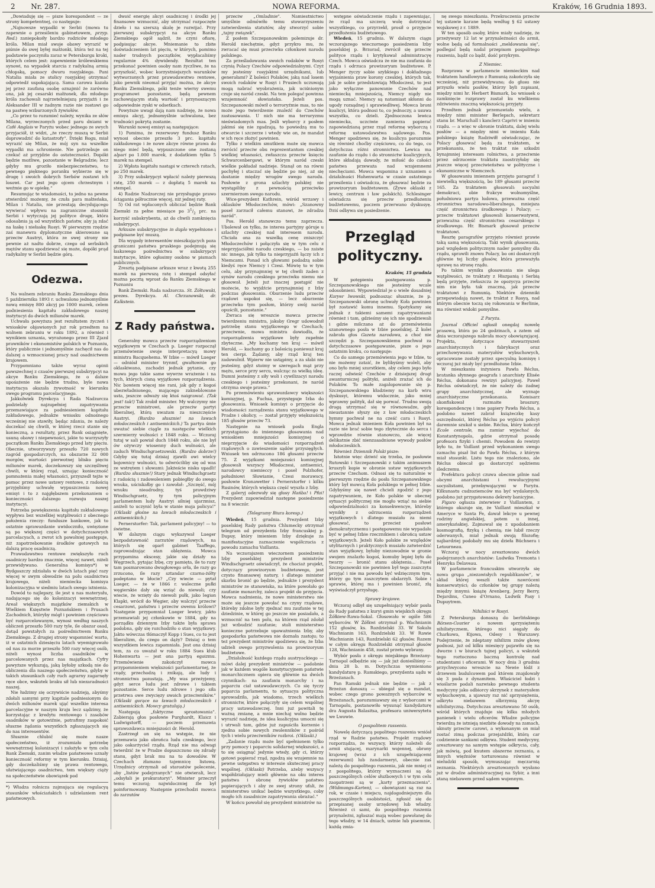2 Nr. 287. NOWA REFORMA. Kraków, 16 Grudnia 1893.
„Dowiaduję się — pisze korespondent — ze strony kompetentnej, co następuje:
„Najnowsze wypadki w Serbii (mowa tu zapewnie o przesileniu gabinetowem, przyp. Red.) zaniepokoiły bardzo rodziców młodego króla. Milan miał swoje obawy wyrazić w piśmie do swej byłej małżonki, która też na tej podstawie poczyniła zaraz w Petersburgu kroki, których celem jest: zapewnienie królewskiemu synowi, na wypadek starcia z radykalną armią chłopską, pomocy dworu rosyjskiego. Pani Natalia miała ze stolicy rosyjskiej otrzymać odpowiedź uspokajającą. Sama carowa kazała jej przez zaufaną osobę oznajmić że zarówno ona, jak jej cesarski małżonek, dla młodego króla zachowali najrzetelniejszą przyjaźń i że Aleksander III w żadnym razie nie zostawi go na pastwę wzburzonych żywiołów.
„Co przez to rozumieć należy, wynika ze słów Milana, wyrzeczonych przed paru dniami w Café Anglais w Paryżu wobec jednego ze swych przyjaciół, iż widzi, „że rzeczy muszą w Serbii doprowadzić do katastrofy“. Dzięki Bogu, miał wyrazić się Milan, że mój syn na wszelkie wypadki ma schronienie. Nie potrzebuje on czekać aż przyjdzie do ostateczności. Dopóki będzie możliwe, pozostanie w Belgradzie; lecz gdyby mu groziło niebezpieczeństwo, to pewnego pięknego poranku wybierze się w drogę i swoich dobrych Serbów zostawi ich losowi. Car jest jego ojcem chrzestnym i weźmie go w opiekę.“
Resumując te wiadomości, to jedno na pewne stwierdzić możemy, że czuła para małżeńska, Milan i Natalia, nie przestają decydującego wywierać wpływu na zagraniczne stosunki Serbii i wytyczają jej polityce drogę, która odosabnia ją od wszystkich państw, aby ją zdać na łaskę i niełaskę Rosyi. W pierwszym rzędzie zaś manewra dyplomatyczne skierowane są przeciw Austryi, która ze swej strony nie pewnie aż nadto dobrze, czego od serbskich mężów stanu spodziewać się może, dopóki prąd radykalny w Serbii będzie górą.
Odezwa.
Na walnem zebraniu Banku Ziemskiego dnia 5 października 1893 r. uchwalono jednomyślnie nową emisyę 800 akcyj po 1000 marek, celem podniesienia kapitału zakładowego naszej instytucyi do dwóch milionów marek.
Uchwała powyższa jest rezultatem życzeń i wniosków objawionych już rok przedtem na walnem zebraniu w roku 1892, a również i wynikiem uznania, wyrażonego przez III Zjazd prawników i ekonomistów polskich w Poznaniu, który publicznie i jednomyślnie zachęcił nas do dalszej a wzmocnionej pracy nad osadnictwem krajowem.
Przypomniano także wyraz opinii powszechnej z czasów pierwszej subskrypcyi na akcye Banku Ziemskiego, że o dalsze upośażenie nie będzie trudno, byle nowa instytucya okazała żywotność w kierunku swego programu parcelacyjnego.
Jakkolwiek Dyrekcya i Rada Nadzorcza podzielały najzupełniej zapatrywania przemawiające za podniesieniem kapitału zakładowego, jednakże wniosku odnośnego wcześniej nie stawiły, będąc zdania, że należy doczekać się chwili, w której rzecz stanie się konieczną, a rezultaty, przez Bank osiągnięte, usuną obawy i niepewności, jakie to warzyszyły początkom Banku Ziemskiego przed laty pięciu. Obecnie, utworzywszy przeszło 720 nowych zagród gospodarczych, na obszarze 32 000 morgów, wartości pierwotnej blisko pięciu milionów marek, doczekawszy się szczęśliwej chwili, w której rząd, uznając konieczność pomnożenia małej własności, przyszedł tejże w pomoc przez nowe ustawy rentowe, z radością przyjęliśmy uchwałę wypuszczenia nowej emisyi i to z najgłębszem przekonaniem o konieczności dalszego rozwoju naszej instytucyi.
Potrzeba powiększenia kapitału zakładowego wypływa bez wszelkiej wątpliwości z obecnego położenia rzeczy: fundusze bankowe, jak to ostatnie sprawozdanie uwidoczniło, uwięzione są po większej części w dotychczasowych parcelacyach, a zwrot ich powolniej postępuje, niż zapotrzebowanie środków gotowych na dalszą pracę osadniczą.
Prawodawstwo rentowe zwiększyło ruch osadniczy bardzo znacznie, więcej nawet, niżeli przewidywano. Generalna komisya*) w Bydgoszczy zdziałała w dwóch latach pięć razy więcej w swym obwodzie na polu osadnictwa krajowego, niżeli niemiecka komisya kolonizacyjna w siedmiu latach swego istnienia.
Dowód to najlepszy, ile jest u nas materyału, nadającego się do kolonizacyi wewnętrznej. Areał większych majątków ziemskich w Wielkiem Księstwie Poznańskiem i Prusach Zachodnich, któryby mógł i powinien częściowo być rozparcelowanym, wynosi według naszych obliczeń przeszło 500 razy tyle, ile obszar osad, dotąd powstałych za pośrednictwem Banku Ziemskiego. Z drugiej strony wspomnieć warto, iż w ostatnich dziesięciu latach wyemigrowało od nas za morze przeszło 500 razy więcej osób, niżeli wynosi liczba osadników w parcelowanych przez nas majątkach. Cyfry powyższe wykazują, jaką byłoby szkodą nie do obliczenia dla naszego społeczeństwa, gdyby w takich stosunkach cały ruch agrarny zagarnęły ręce obce, wskutek braku sił lub niezaradności naszej.
Nie łudzimy się oczywiście nadzieją, abyśmy zdołali samymi przy kapitale podniesionym do dwóch milionów marek ująć wszelkie interesa parcelacyjne w naszym kraju lecz sądzimy, że korzystając z kredytu rentowego i zasobów osadników w gotowiźnie, potrafimy zaspokoić słuszne żądania wszystkich zgłaszających się do nas interesentów.
Słusznie chlubić się może nasze społeczeństwo, iż zrozumiało potrzebę wewnętrznej kolonizacyi i założyło w tym celu Bank Ziemski, zanim władze państwowe uznały konieczność reformy w tym kierunku. Dzisiaj, gdy doczekaliśmy się prawa rentowego, ułatwiającego osadnictwo, tem większy ciąży na społeczeństwie obowiązek pod
*) Władza rolnicza zajmująca się regulacyą stosunków włościańskich i udzielaniem rent państwowych.
dwoić energię akcyi osadniczej i środki jej finansowe wzmocnić, aby utrzymać rozpoczęte dzieło i na szerszą skalę je rozwijać. Przy pierwszej subskrypcyi na akcye Banku Ziemskiego ogół sądził, że czyni ofiarę, podpisując akcye. Mniemanie to zbite doświadczeniem lat pięciu, w których, pomimo nader trudnych początków, wypłacaliśmy regularnie 4% dywidendy. Rezultat ten przekonać powinien osoby nam życzliwe, że na przyszłość, wobec korzystniejszych warunków wytworzonych przez prawodawstwo rentowe, jako pewnik nieomal przyjąć można, że akcye Banku Ziemskiego, póki tenże wierny swemu programowi pozostanie, będą pewnem zachowującym stałą wartość i przynoszącym odpowiednie zyski w odsetkach.
Powyższe uwagi dają nam nadzieję, że nowa emisya akcyj, jednomyślnie uchwalona, bez trudności pokrytą zostanie.
Warunki nowej emisyi są następujące:
1) Pomimo, że rezerwowy fundusz Banku wynosi obecnie przeszło 3 prc. kapitału zakładowego i że nowe akcye równe prawa do niego mieć będą, wypuszczone one zostaną alpari po 1.000 marek, z dodatkiem tylko 5 marek na stempel.
2) Wpłata kapitału nastąpi w czterech ratach, po 250 marek.
3) Przy subskrypcyi wpłacić należy pierwszą ratę, 250 marek — z dopłatą 5 marek na stempel.
4) Radzie Nadzorczej nie przysługuje prawo ściągania półrocznie więcej, niż jednej raty.
5) Od rat wpłaconych obliczać będzie Bank Ziemski za pełne miesiące po 31/2 prc. na korzyść subskrybenta, aż do chwili zamknięcia subskrypcyi.
Arkusze subskrypcyjne in duplo wypełnione i podpisane być muszą.
Dla wygody interesentów mieszkających poza granicami państwa pruskiego podejmują się łaskawego pośrednictwa w subskrypcyi instytucye, które ogłosimy osobno w pismach publicznych.
Zresztą podpisane arkusze wraz z kwotą 255 marek na pierwszą ratę i stempel odsyłać można pocztą wprost do Banku Ziemskiego w Poznaniu
Bank Ziemski. Rada nadzorcza. St. Żółtowski, prezes. Dyrekcya. Al. Chrzanowski, dr. Kalkstein.
Z Rady państwa.
Generalny mowca przeciw rozporządzeniom wyjątkowym w Czechach p. Lueger rozpoczął przemówienie swoje interpretacyą mowy ministra Bacquehema. W Izbie — mówił Lueger — odniósł minister trynmf, gwałtownie go oklaskiwano, zachodzi jednak pytanie, czy mowa jego takie same wywrze wrażenie i na tych, których cisną wyjątkowe rozporządzenia. Nic bowiem więcej nie rani, jak gdy z kogoś ubezwładnionego, mającego zakneblowane usta, jeszcze odważy się ktoś naigrawać. (Tak jest! tak!) Tak zrobił minister. My walczymy nie przeciw ministrowi, ale przeciw partyi liberalnej, którą uważam za nieszczęście Austryi. (Bardzo słusznie! na ławach młodoczeskich i antisemickich.) Ta partya śmie uważać siebie ciągle za następców wielkich szermierzy wolności z 1848 roku. — Wczoraj tutaj w sali powiał duch 1848 roku, ale nie był ów ożywczy wiosenny duch wolności, ale zaduch Windischgraetzowski. (Bardzo dobrze!) Gdyby się tutaj dzisiaj zjawili owi wielcy bojownicy wolności, to odwróciliby się od was ze wstrętem i słowami: Jakżeście nisko upadli! (Bardzo słusznie!) Stary jednak Windischgraetz z radością i zadowoleniem pobiegłby do swego wnuka, uściskałby go i zawołał: „Szczęść, mój wnuku nieodrodny, tyś prawdziwy Windischgraetz, ty tym policyjnym parlamentem ludy Austryi silniej ujarzmisz, aniżeli to uczynić była w stanie moja policya!“ (Oklaski głośne na ławach młodoczeskich i antisemickich.)
Pernerstorfer: Tak, parlament policyjny! — to świetne.
W dalszym ciągu wykazywał Lueger bezpodstawność zarzutów rządowych, na których się oparł gabinet Taaffego, zaprowadzając stan oblężenia. Mowca przypomina ekscesy, jakie się działy na Węgrzech, pytając Izbę, czy pamięta, ile to razy tam posmarowano dwugłowego orła, ile razy go zrzucono, ile razy sztandar czarno-żółty podeptano w błocie? „Czy wiecie — pytał Lueger, — że w 1866 r. waleczne pułki węgierskie dały się wziąć do niewoli; czy wiecie, że wzięty do niewoli pułk, jako legion Klapki, wrócił do Węgier, aby walczyć przeciw cesarzowi, państwu i przeciw swemu królowi? Następnie przypomniał Lueger lewicy, jakto przemawiali jej członkowie w 1884, gdy na porządku dziennym Izby także była sprawa podobna, gdy się rozchodziło o stan wyjątkowy. Jakto wówczas tłómaczył Kopp i Sues, co to jest liberalizm, do czego on dąży? Dzisiaj o tem wszystkiem lewica zapomniała. Jest ona dzisiaj tem, za co uważał w roku 1884 Sues klub Hohenwarta — jest ona partyą egoizmu. Przemówienie zakończył mowca przypomnieniem większości parlamentarnej, że rządy, przechodzą i znikają, ale ludy i stronnictwa pozostają. „My was przeżyjemy, gdyż serce ludu jest zdrowe i takiem pozostanie. Serce ludu zdrowe i jego siła przetrwa owe zwycięzy swoich przeciwników.“ (Oklaski gorące na ławach młodoczeskich i antisemickich. Mowcy gratulują.)
Następują „faktyczne sprostowania“. Zabierają głos posłowie Purghardt, Klaicz i Ludwigstorff, — poczem przemawia sprawozdawca mniejszości dr. Herold.
Zastrzegł on się na wstępie, że nie przemawia jako obrońca ludu czeskiego, lecz jako oskarżyciel rządu. Rząd nie ma odwagi twierdzić że w Pradze dopuszczono się zdrady stanu, gdyż brak mu na to dowodów. W Czechach złamano tajemnicę listową. Urzędnicy otrzymali od starostów polecenie, aby „listów podejrzanych“ nie otwierali, lecz „odsyłali je prokuratoryi“. Minister przeczył temu wczoraj; najwidoczniej źle był poinformowany. Następnie przechodzi mowca do zarzutów
przeciw „Omladinie“. Namiestnictwo umyślnie odmówiło temu stowarzyszeniu zatwierdzenia statutów, aby stworzyć sobie „tajny związek“.
Z posłem Szczepanowskim polemizuje dr. Herold niechętnie, gdyż przykro mu, że zwracać się musi przeciwko członkowi narodu polskiego.
Za prześladowania swoich rodaków w Rosyi czynią Polacy Czechów odpowiedzialnymi. Czyż my jesteśmy rosyjskimi urzędnikami, lub generałami? Z boleści Polaków, jaką nad losem swoich rodaków w Rosyi i Prusiech uczuwają mogą nabrać wyobrażenia, jak uciśnionym czuje się naród czeski. Na tem polegać powinna wzajemność słowiańska. Jeżeli pos. Szczepanowski mówił o terroryźmie mas, to nie może jego twierdzenie znaleźć do Czechów zastosowania. U nich nie ma terroryzmu nieświadomych mas. Jeśli wyborcy z posłem jakimś się nie zgadzają, to powiedzą mu to otwarcie i szczerze i wtedy wie on, że mandat w ich ręce złożyć powinien.
Tylko z wielkim smutkiem może się mowca zwrócić przeciw obu reprezentantom czeskiej wielkiej własności, zwłaszcza przeciw księciu Schwarcenbergowi, w którym naród czeski wielkie pokładał nadzieje. Stanął on na równi pochyłej i staczać się będzie po niej, aż się dostanie między wrogów swego narodu. Posłowie z grona szlachty polskiej nie wystąpiliby z pewnością przeciwko szermierzom swego narodu.
Wice-prezydent Kathrein, wśród wrzawy i oklasków Młodoczechów, mówi: „Szanowny poseł zarzucił całemu stanowi, że zdradza naród“.
Pos. Herold stanowczo temu zaprzecza. Ubolewał on tylko, że interes partyjny góruje u szlachty czeskiej nad interesem narodu. Chciała ona za wszelką cenę zniszczyć Młodoczechów i połączyła się w tym celu z nieprzyjaciółmi narodu czeskiego, — bo zaiste nic innego, jak tylko ta nieprzyjaźń łączy ich z Niemcami. Ponad ich głowami podadzą sobie kiedyś ręce Niemcy i Czesi. Mówię to w tym celu, aby przynajmniej w tej chwili żaden z synów narodu czeskiego przeciwko niemu nie głosował. Jeżeli już inaczej postąpić nie możecie, to wyjdźcie przynajmniej z Izby podczas głosowania. Oburzenie ludu przeciw rządowi uspokoi się, — lecz oburzenie przeciwko tym posłom, którzy swój naród opuścili, pozostanie.“
Zwraca się wreszcie mowca przeciw twierdzeniu ministra, jakoby Gregr udowodnił potrzebę stanu wyjątkowego w Czechach; przeciwnie, mowa ministra dowiodła, że rozporządzenia wyjątkowe były zupełnie zbyteczne. „My kochamy ten kraj — mówił Herold, — kochamy go z boleścią ponieważ kraj ten cierpi. Żądamy, aby rząd kraj ten zadowolnił. Wpierw nie ustąpimy, a za słabi nie jesteśmy, gdyż stoimy w szeregach mąż przy mężu, serce przy sercu, walcząc za wielką ideę. Dumni jesteśmy z siły woli i cywilizacyi narodu czeskiego i jesteśmy przekonani, że naród otrzyma swoje prawa.“
Po przemówieniu sprawozdawcy większości komisyjnej, p. Fuchsa, przystępuje Izba do głosowania. Wniosek komisyi o przyjęcie do wiadomości zarządzenia stanu wyjątkowego w Pradze i okolicy, — został przyjęty większością 185 głosów przeciw 73.
Następnie na wniosek posła Engla przystąpiono do imiennego głosowania nad wnioskiem mniejszości komisyjnej o nieprzyjęcie do wiadomości rozporządzeń rządowych o zawieszenie sądów przysięgłych. Wniosek ten odrzucono 186 głosami przeciw 75. Z wyjątkami mniejszości komisyjnej głosowali wszyscy Młodoczesi, antisemici, narodowcy niemieccy i poseł Polzhofer, południowi Słowianie, Czesi morawscy, posłowie Kronawetter i Pernerstorfer i kilku Rusinów, których większa część wyszła z Izby.
Z galeryj odezwały się głosy Hańba! i Pfui! Prezydent zapowiedział następne posiedzenie na 8 wieczór.
(Telegramy Biura koresp.)
Wiedeń, 15 grudnia. Prezydent Izby poselskiej Rady państwa Chlumecky otrzymał telegram od prezydenta Izby francuskiej p. Dupuy, który imieniem Izby dziękuje za manifestacyjne zaznaczenie współczucia z powodu zamachu Vaillanta.
Na wczorajszem wieczornem posiedzeniu Izby poselskiej prezydent ministrów Windischgraetz oświadczył, że chociaż projekt, dotyczący prowizoryum budżetowego, jest czysto finansowej natury, i dlatego minister skarbu bronić go będzie, jednakże i prezydent ministrów ze stanowiska, na które powołało go zaufanie monarchy, zaleca projekt do przyjęcia. Mowca nadmienia, że nowe ministerstwo nie może się jeszcze powołać na czyny rządowe, któreby zdolne były zjednać mu zaufanie w tej dziedzinie, w której go jeszcze nie posiadało, a wzmocnić na tem polu, na którem rząd zdołał już wzbudzić zaufanie; stoli ministerstwo konieczne potrzebuje upoważnienia Izby, aby gospodarka państwowa nie doznała zastoju; to też prezydent ministrów spodziewa się, że Izba udzieli swego przyzwolenia na prowizoryum budżetowe.
„Działalność każdego rządu austryackiego — mówi dalej prezydent ministrów — podobnie jak w każdem wogóle konstytucyjnem państwie monarchicznem opiera się głównie na dwóch czynnikach: na zaufaniu monarchy i na poparciu ciał ustawodawczych. Co się tyczy poparcia parlamentu, to sytuacya polityczna sprowadziła, jak wiadomo, trzech wielkich stronnictw, które połączyły się celem wspólnej pracy ustawodawczej. Inni już powitali tę ważną zmianę, a mnie niechaj wolno będzie wyrazić nadzieję, że idea koalicyjna umocni się i utrwali tam, gdzie już zapuściła korzenie i zjedna sobie nowych zwolenników z pośród tych i wielu przeciwników rozbroi. (Oklaski.)
„Zadanie rządu może być spełnionem tylko przy pomocy i poparciu solidarnej większości, a to się osiągnąć jedynie wtedy, gdy ci, którzy gotowi popierać rząd, zgodzą się wzajemnie na pewne ustępstwa w interesie skutecznej pracy wspólnej. (Oklaski) Potrzeba, ażeby wszyscy współdziałający mieli głównie na oku interes państwa i obronę żywiołów państwo popierających i aby ze swej strony ufali, że ministerstwo unikać będzie wszystkiego, coby mogło ich zasadnicze zapatrywania obrażać.“
W końcu powołał się prezydent ministrów na
wstępne oświadczenie rządu i zapewniając, że rząd ma szczerą wolę dotrzymać wszystkiego, co przyrzekł, prosił o przyjęcie przedłożenia budżetowego.
Wiedeń, 15 grudnia. W dalszym ciągu wczorajszego wieczornego posiedzenia Izby poselskiej p. Brzorad, zwrócił się przeciw polityce rządu i krytykował administracyę Czech. Mowca oświadcza że nie ma zaufania do rządu i odrzuca prowizoryum budżetowe. P. Menger życzy sobie szybkiego i dokładnego wyjaśnienia praw korony czeskiej, których tak, jak je sobie przedstawiają Młodoczesi, to jest jako wyłączne panowanie Czechów nad niemiecką mniejszością, Niemcy nigdy nie mogą uznać. Niemcy są natomiast skłonni do ugody rozsądnej i sprawiedliwej. Mowca broni koalicyi, która podnosi to, co jednoczy, a usuwa wszystko, co dzieli. Zjednoczona lewica niemiecka, uczciwie zamierza popierać zapowiedzianą przez rząd reformę wyborczą i reformę ustawodawstwa sądowego. Pos. Menger spodziewa się, że koalicya porozumie się również choćby częściowo, co do tego, co dotychczas różni stronnictwa. Lewica ma zaufanie do rządu i do stronnictw koalicyjnych, które składają dowody, że miłość do całości państwa przeważa nad wzajemnemi niechęciami. Mowca wspomina z uznaniem o działalności Hohenwarta w czasie ostatniego przesilenia i oświadcza, że głosować będzie za prowizoryum budżetowem. (Żywe oklaski z lewicy, centrum i ław polskich). Schlesinger oświadcza się przeciw przedłożeniu budżetowemu, poczem przerwano dyskusyę. Dziś odbywa się posiedzenie.
Przegląd polityczny.
Kraków, 15 grudnia
W potępieniu postępowania p. Szczepanowskiego nie jesteśmy wcale odosobnieni. Wypowiedział je o wiele dosadniej Kuryer lwowski, podnosząc słusznie, że p. Szczepanowski obronę uchwały Koła powinien był zostawić komu innemu. Spotykamy się jednak z takiemi samemi zapatrywaniami również i tam, gdzieśmy się ich nie spodziewali i gdzie milczano aż do przemówienia szanownego posła w Izbie poselskiej. Z kolei zabrała głos Gazeta narodowa, a choć nie szczędzi p. Szczepanowskiemu pochwał za dotychczasowe postępowanie, pisze o jego ostatnim kroku, co następuje:
Co do samego przemówienia jego w Izbie, to nie możemy zataić, że bylibyśmy woleli, aby ono było mniej szorstkiem, aby celem jego było raczej odwieść Czechów z dzisiejszej drogi awanturniczej polityki, aniżeli zrażać ich do Polaków. To małe zagalopowanie się p. Szczepanowskiego kładziemy na karb wiru dyskusyi, któremu widocznie, jako mniej wprawny polityk, dał się porwać. Trudno swoją drogą utrzymać się w równowadze, gdy nieustannie słyszy się z ław młodoczeskich hymny pochwał ne na cześć cara i Rosyi. Mowca jednak imieniem Koła powinien był na razie nie brać sobie tego zbytecznie do serca i wprawdzie równie stanowczo, ale więcej delikatnie zbić nienzasadnione wywody posłów młodoczeskich.
Również Dziennik Polski pisze:
Istotnie więc dziwić się trzeba, że posłowie Rutowski i Szczepanowski z takim animuszem kruszyli kopie w obronie ustaw wyjątkowych przeciw Czechom. Odnosi się to naturalnie w pierwszym rzędzie do posła Szczepanowskiego który był mowcą Koła polskiego w pełnej Izbie. Gdybyśmy się nawet chcieli zgodzić z jego zapatrywaniem, że Koło polskie w obecnej sytuacyi politycznej nie mogło wziąć na siebie odpowiedzialności za konsekwencye, któreby wynikły z odrzucenia rozporządzeń wyjątkowych i dlatego musiało za niemi głosować, to przecież posłowi demokratycznemu i postępowemu nie wypadało być w pełnej Izbie rzecznikiem i obrońcą ustaw wyjątkowych. Jeżeli Koło polskie ze względów utylitarnych i praktycznych musiało zatwierdzić stan wyjątkowy, byłoby niezawodnie w gronie swojem znalazło kogoś, komuby lepiej było do twarzy — bronić stanu oblężenia... Poseł Szczepanowski nie powinien był tego zaszczytu przyjąć i nie ma powodu być wdzięcznym tym, którzy go tym zaszczytem obdarzyli. Sobie i sprawie, której ma i powinien bronić, złą wyświadczył przysługę.
Sprawy krajowe.
Wczoraj odbył się uzupełniający wybór posła do Rady państwa z kuryi gmin wiejskich okręgu Żółkiew-Rawa-Sokal. Głosowało w ogóle 586 wyborców. W Żółkwi otrzymał p. Wachnianin 152 głosów, ks. Rozdzielski 33. W Sokalu Wachnianin 163, Rozdzielski 33. W Rawie Wachnianin 143, Rozdzielski 62 głosów. Razem w całym okręgu Rozdzielski otrzymał głosów 128, Wachnianin 458, został przeto wybrany.
Wybór posła z okręgu miejskiego Brzeżany-Tarnopol odbędzie się — jak już donieśliśmy — dnia 28 b. m. Dotychczas wymieniono kandydaturę p. Ramskiego, prezydenta sądu w Brzeżanach.
Pan Ramski jednak nie będzie — jak z Brzeżan donoszą — ubiegał się o mandat, wobec czego grono poważnych wyborców w Brzeżanach, porozumiawszy się z wyborcami w Tarnopolu, postanowiło wysunąć kandydaturę dra Augusta Balasitsa, profesora uniwersytetu we Lwowie.
O pospolitem russeniu.
Nowelę dotyczącą popolitego ruszenia wniósł rząd w Radzie państwa. Projekt rządowy rozporządza, że wszyscy, którzy należeli do armii stojącej, marynarki wojennej, obrony krajowej (wraz z ich uzupełniającemi rezerwami) lub żandarmeryi, obecnie zaś należą do pospolitego ruszenia, jak nie mniej ci z pospolitego, którzy wyznaczeni są do poszczególnych celów służbowych i w tym celu zaopatrzeni są w „karty przeznaczenia“. (Widmungs-Karten), — obowiązani są raz na rok, w czasie i miejscu, najdogodniejszym dla poszczególnych osobistości, zgłosić się do przepisanej osoby urzędowej lub władzy. Również ci sami, do pospolitego ruszenia przynależni, zgłaszać mają wobec powołanej do tego władzy, w 14 dniach, ustnie lub pisemnie, każdą zmia-
nę swego mieszkania. Przekroczenia przeciw tej ustawie karane będą według § 62 ustawy wojskowej z r. 1889.
W ten sposób osoby, które miały nadzieję, że przeżywszy 12 lat w przynależności do armii, wolne będą od formalności „meldowania się“, podlegać będą nadal przepisom pospolitego ruszenia, bądź co bądź, dość przykrym.
Z Niemiec.
Rozprawa w parlamencie niemieckim nad traktatem handlowym z Rumunią zakończyła się wcześniej, niż przewidywano; do głosu nie przyszło wielu posłów, którzy byli zapisani, między nimi hr. Herbert Bismark, bo wniosek o zamknięcie rozprawy został ku wielkiemu zdziwieniu znaczną większością przyjęty.
Przedtem jednak przemawiało wielu, a między nimi minister Berlepsch, sekretarz stanu br. Marschall i kanclerz Caprivi w imieniu rządu. — a więc w obronie traktatu, dalej wielu posłów — a między nimi w imieniu Koła polskiego książę Radziwiłł oświadczając, że Polacy głosować będą za traktatem, w przekonaniu, że ten traktat nie szkodzi bynajmniej interesom rolnictwa, a przeciwnie przez odrzucenie traktatu zaostrzyłoby się jeszcze więcej przeciwieństwa w polityczne i ekonomiczne w Niemczech.
W głosowaniu imiennem przyjęto paragraf 1 niewielką większością, bo 189 głosami przeciw 165. Za traktatem głosowali: socyalni demokraci, obie frakcye wolnomyślne, południowa partya ludowa, przeważna część stronnictwa narodowo-liberalnego, mniejsza część stronnictwa środkowego i Polacy; — przeciw traktatowi głosowali konserwatywni, przeważna część stronnictwa cesarskiego i środkowego. Hr. Bismark głosował przeciw traktatowi.
Resztę paragrafów przyjęto również prawie taką samą większością. Taki wynik głosowania, pod względem politycznym nader pomyślny dla rządu, sprawili znowu Polacy, bo oni dostarczyli głównie tej liczby głosów, która przeważyła sprawę na stronę rządu.
Po takim wyniku głosowania nie ulega wątpliwości, że traktaty z Hiszpanią i Serbią będą przyjęte, zwłaszcza że opozycya przeciw nim nie była tak znaczną, jak przeciw traktatowi z Rumunią. Niektóre dzienniki przepowiadają nawet, że traktat z Rosyą, nad którym obecnie toczą się rokowania w Berlinie, ma również widoki pomyślne.
Z Paryża.
Journal Officiel ogłosił onegdaj nowelę prasową, która po 24 godzinach, a zatem od dnia wczorajszego nabrała mocy obowiązującej. Projekta, dotyczące stowarzyszeń anarchistycznych i fabrykacyi oraz przechowywania materyałów wybuchowych, opracowane zostały przez specyalną komisyę i wczoraj już miały być przedłożone Izbie.
W mieszkaniu inżyniera Pawła Réclus, bratanka słynnego geografa i anarchisty Elisée Réclus, dokonano rewizyi policyjnej. Paweł Réclus oświadczył, że nie należy do żadnej grupy anarchistycznej, ale wyznaje anarchistyczne przekonania. Komisarz skonfiskował rozmaite broszury, korespondencyę i inne papiery Pawła Réclus, a podobno nawet zabrał książeczkę kasy oszczędności, której Réclus po wyjściu policyi daremnie szukał u siebie. Réclus, który kończył Ecole centrale, ma zamiar wyjechać do Konstantynopola, gdzie otrzymał posadę profesora fizyki i chemii. Powodem do rewizyi było to, że Vaillant przed wykonaniem swego zamachu pisał list do Pawła Réclus, z którym miał stosunki. Listu tego nie znaleziono, ale Réclus obiecał go dostarczyć sędziemu śledczemu.
Prefektura policyi czuwa obecnie pilnie nad obcymi anarchistami i rewolucyjnymi socyalistami, przebywającymi w Paryżu. Kilkunastu cudzoziemców ma być wydalonych; podobno już przygotowano dekrety banicyjne.
Figaro ogłasza interwiew z Vaillantem, z którego okazuje się, że Vaillant mieszkał w Ameryce w Santa Fe, dawał lekcye u pewnej rodziny angielskiej, potem u innej, amerykańskiej. Zajmował się z upodobaniem kosmografią, fizyką i chemią; nie lubił rzeczy oderwanych, miał jednak swoją filozofię; najbardziej podobały mu się dzieła Büchnera i Letourneau.
Wczoraj w nocy aresztowano dwóch podejrzanych anarchistów: Ludwika Tremonta i Henryka Delaveau.
W parlamencie francuskim utworzyła się nowa grupa „niezawisłych republikanów“, w skład której weszli także nawróceni konserwatyści; do członków tej grupy należą między innymi: książę Arenberg, Jerzy Berry, Dejardins, Cuneo d'Ornano, Ludwik Pasy i Dupuytrem.
Nihiliści w Rosyi.
Z Petersburga donoszą do berlińskiego Börsen-Courier o nowem sprzysiężeniu nihilistycznem, którego nici sięgały do Charkowa, Kijowa, Odesy i Warszawy. Podejrzenie, że zdeptany nihilizm znów głowę podnosi, już od kilku miesięcy pojawiło się na dworze i w biurach tajnej policyi, a wskutek tego roztoczono baczną kontrolę nad studentami i oficerami. W nocy dnia 3 grudnia przychwycono wreszcie na Newie łódź z drzewem budulcowem pod którem znajdowały się 3 puda z dynamitem. Właściciel łodzi i wioślarze podali nazwisko pewnego studenta medycyny jako odbiorcy skrzynek z materyałem wybuchowym, a ujawszy raz nić sprzysiężenia, odkryto niebawem olbrzymią akcyę nihilistyczną. Dotychczas aresztowano 50 osób, wśród których znajduje się kilka młodych panienek i wielu oficerów. Władze policyjne twierdzą że istnieją niezbite dowody na zamach, uknuty przeciw carowi, a wykonanym on miał zostać zimą podczas przejażdżki, którą car codziennie sankami odbywa. Student medycyny, aresztowany na samym wstępie odkrycia, cały, jak mówią, pod knutem obszerne zeznania, a innych więźniów torturowano również w nieludzki sposób, wymuszając męczarnią zeznania. Niektórych aresztowanych wysłano już w drodze administracyjnej na Sybir, a inni staną niebawem przed sądem wojennym.